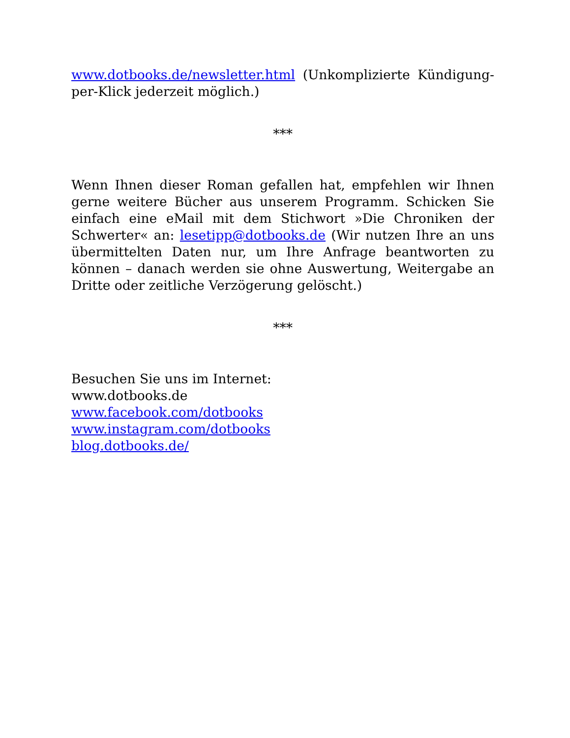www.dotbooks.de/newsletter.html (Unkomplizierte Kündigung-per-Klick jederzeit möglich.)
***
Wenn Ihnen dieser Roman gefallen hat, empfehlen wir Ihnen gerne weitere Bücher aus unserem Programm. Schicken Sie einfach eine eMail mit dem Stichwort »Die Chroniken der Schwerter« an: lesetipp@dotbooks.de (Wir nutzen Ihre an uns übermittelten Daten nur, um Ihre Anfrage beantworten zu können – danach werden sie ohne Auswertung, Weitergabe an Dritte oder zeitliche Verzögerung gelöscht.)
***
Besuchen Sie uns im Internet:
www.dotbooks.de
www.facebook.com/dotbooks
www.instagram.com/dotbooks
blog.dotbooks.de/